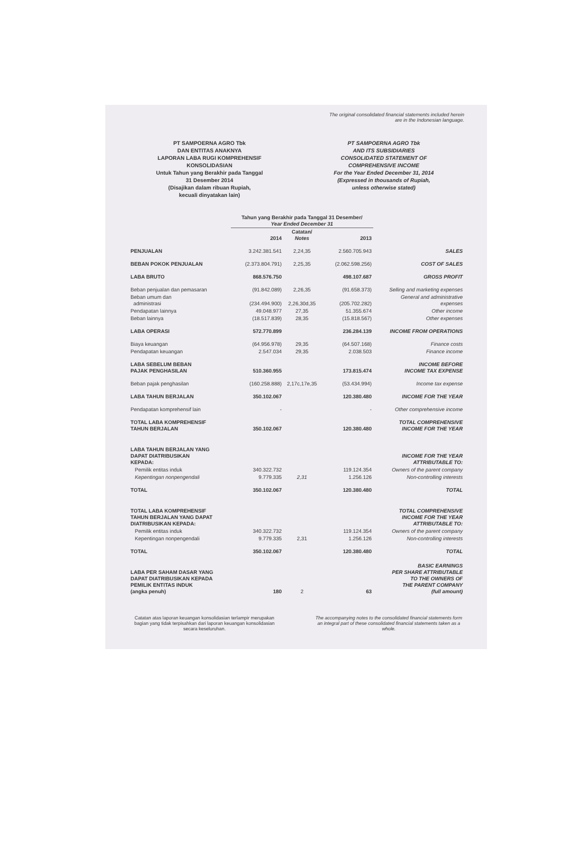The original consolidated financial statements included herein
are in the Indonesian language.
PT SAMPOERNA AGRO Tbk
DAN ENTITAS ANAKNYA
LAPORAN LABA RUGI KOMPREHENSIF
KONSOLIDASIAN
Untuk Tahun yang Berakhir pada Tanggal
31 Desember 2014
(Disajikan dalam ribuan Rupiah,
kecuali dinyatakan lain)
PT SAMPOERNA AGRO Tbk
AND ITS SUBSIDIARIES
CONSOLIDATED STATEMENT OF
COMPREHENSIVE INCOME
For the Year Ended December 31, 2014
(Expressed in thousands of Rupiah,
unless otherwise stated)
| | Tahun yang Berakhir pada Tanggal 31 Desember/ Year Ended December 31 | | | |
| --- | --- | --- | --- | --- |
| | 2014 | Catatan/ Notes | 2013 | |
| PENJUALAN | 3.242.381.541 | 2,24,35 | 2.560.705.943 | SALES |
| BEBAN POKOK PENJUALAN | (2.373.804.791) | 2,25,35 | (2.062.598.256) | COST OF SALES |
| LABA BRUTO | 868.576.750 | | 498.107.687 | GROSS PROFIT |
| Beban penjualan dan pemasaran | (91.842.089) | 2,26,35 | (91.658.373) | Selling and marketing expenses |
| Beban umum dan administrasi | (234.494.900) | 2,26,30d,35 | (205.702.282) | General and administrative expenses |
| Pendapatan lainnya | 49.048.977 | 27,35 | 51.355.674 | Other income |
| Beban lainnya | (18.517.839) | 28,35 | (15.818.567) | Other expenses |
| LABA OPERASI | 572.770.899 | | 236.284.139 | INCOME FROM OPERATIONS |
| Biaya keuangan | (64.956.978) | 29,35 | (64.507.168) | Finance costs |
| Pendapatan keuangan | 2.547.034 | 29,35 | 2.038.503 | Finance income |
| LABA SEBELUM BEBAN PAJAK PENGHASILAN | 510.360.955 | | 173.815.474 | INCOME BEFORE INCOME TAX EXPENSE |
| Beban pajak penghasilan | (160.258.888) | 2,17c,17e,35 | (53.434.994) | Income tax expense |
| LABA TAHUN BERJALAN | 350.102.067 | | 120.380.480 | INCOME FOR THE YEAR |
| Pendapatan komprehensif lain | - | | - | Other comprehensive income |
| TOTAL LABA KOMPREHENSIF TAHUN BERJALAN | 350.102.067 | | 120.380.480 | TOTAL COMPREHENSIVE INCOME FOR THE YEAR |
| LABA TAHUN BERJALAN YANG DAPAT DIATRIBUSIKAN KEPADA: | | | | INCOME FOR THE YEAR ATTRIBUTABLE TO: |
| Pemilik entitas induk | 340.322.732 | | 119.124.354 | Owners of the parent company |
| Kepentingan nonpengendali | 9.779.335 | 2,31 | 1.256.126 | Non-controlling interests |
| TOTAL | 350.102.067 | | 120.380.480 | TOTAL |
| TOTAL LABA KOMPREHENSIF TAHUN BERJALAN YANG DAPAT DIATRIBUSIKAN KEPADA: | | | | TOTAL COMPREHENSIVE INCOME FOR THE YEAR ATTRIBUTABLE TO: |
| Pemilik entitas induk | 340.322.732 | | 119.124.354 | Owners of the parent company |
| Kepentingan nonpengendali | 9.779.335 | 2,31 | 1.256.126 | Non-controlling interests |
| TOTAL | 350.102.067 | | 120.380.480 | TOTAL |
| LABA PER SAHAM DASAR YANG DAPAT DIATRIBUSIKAN KEPADA PEMILIK ENTITAS INDUK (angka penuh) | 180 | 2 | 63 | BASIC EARNINGS PER SHARE ATTRIBUTABLE TO THE OWNERS OF THE PARENT COMPANY (full amount) |
Catatan atas laporan keuangan konsolidasian terlampir merupakan bagian yang tidak terpisahkan dari laporan keuangan konsolidasian secara keseluruhan.
The accompanying notes to the consolidated financial statements form an integral part of these consolidated financial statements taken as a whole.